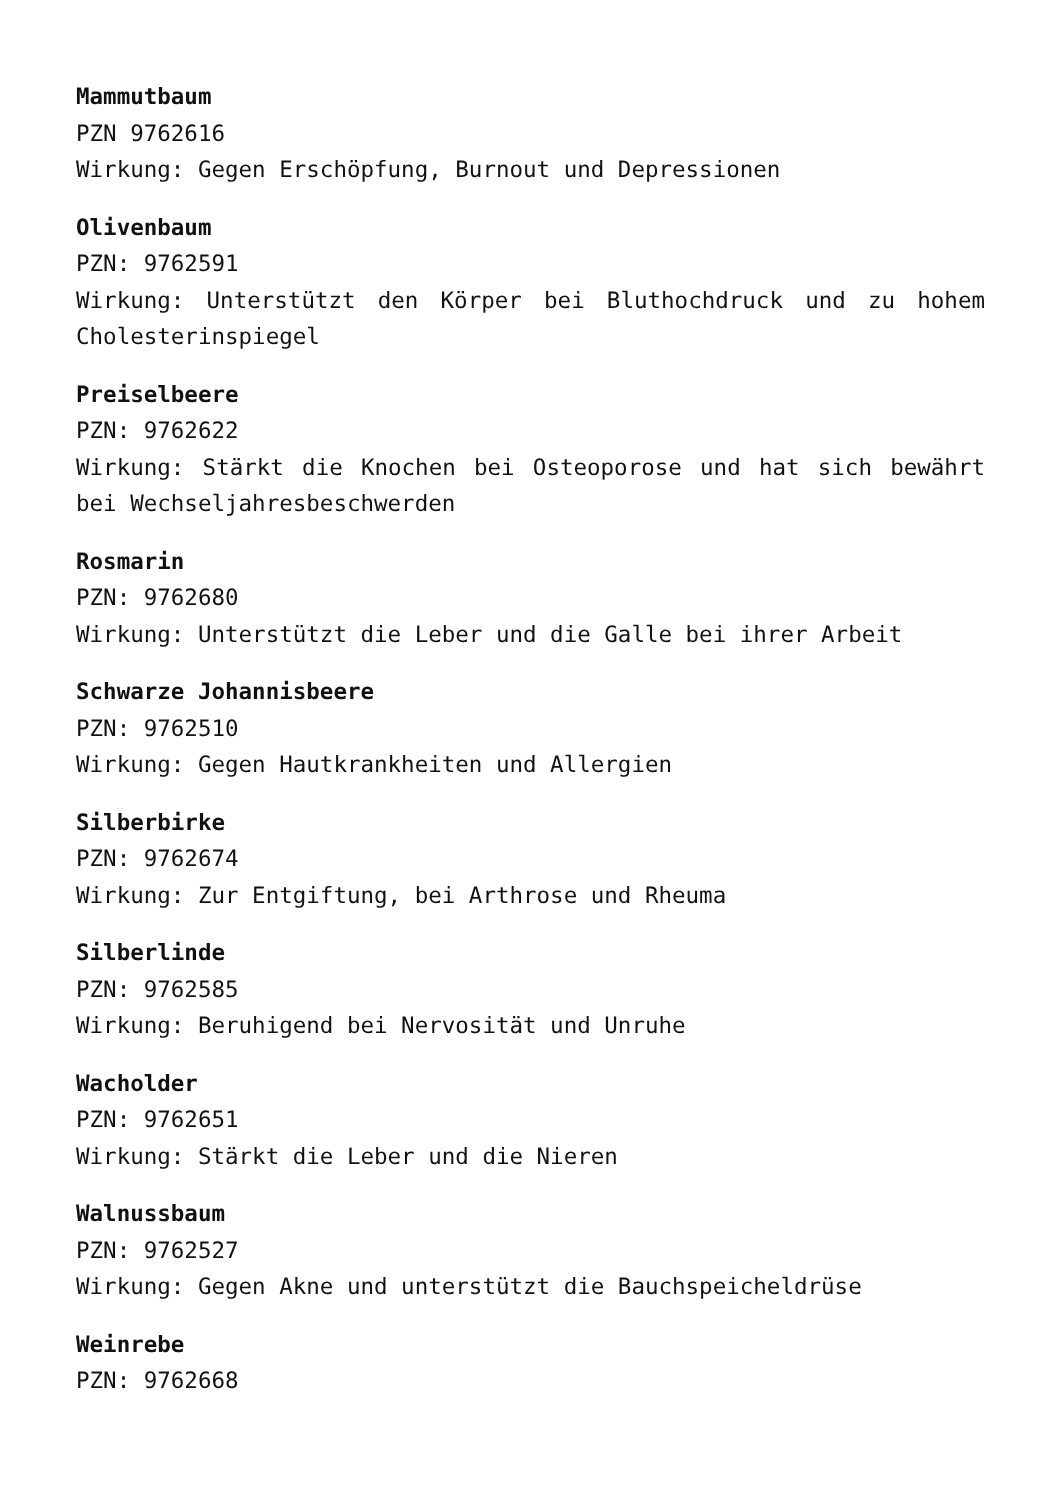Mammutbaum
PZN 9762616
Wirkung: Gegen Erschöpfung, Burnout und Depressionen
Olivenbaum
PZN: 9762591
Wirkung: Unterstützt den Körper bei Bluthochdruck und zu hohem Cholesterinspiegel
Preiselbeere
PZN: 9762622
Wirkung: Stärkt die Knochen bei Osteoporose und hat sich bewährt bei Wechseljahresbeschwerden
Rosmarin
PZN: 9762680
Wirkung: Unterstützt die Leber und die Galle bei ihrer Arbeit
Schwarze Johannisbeere
PZN: 9762510
Wirkung: Gegen Hautkrankheiten und Allergien
Silberbirke
PZN: 9762674
Wirkung: Zur Entgiftung, bei Arthrose und Rheuma
Silberlinde
PZN: 9762585
Wirkung: Beruhigend bei Nervosität und Unruhe
Wacholder
PZN: 9762651
Wirkung: Stärkt die Leber und die Nieren
Walnussbaum
PZN: 9762527
Wirkung: Gegen Akne und unterstützt die Bauchspeicheldrüse
Weinrebe
PZN: 9762668